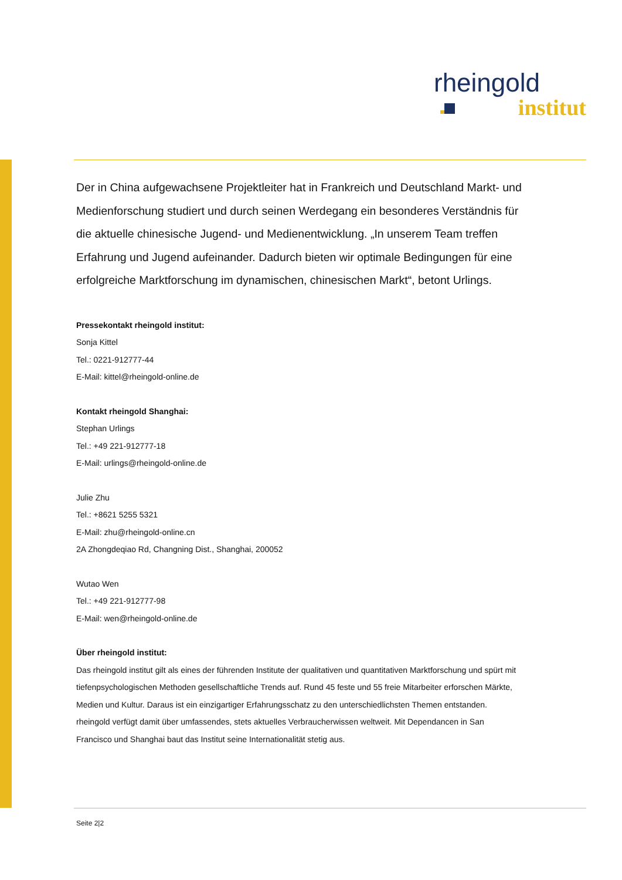rheingold
institut
Der in China aufgewachsene Projektleiter hat in Frankreich und Deutschland Markt- und Medienforschung studiert und durch seinen Werdegang ein besonderes Verständnis für die aktuelle chinesische Jugend- und Medienentwicklung. „In unserem Team treffen Erfahrung und Jugend aufeinander. Dadurch bieten wir optimale Bedingungen für eine erfolgreiche Marktforschung im dynamischen, chinesischen Markt“, betont Urlings.
Pressekontakt rheingold institut:
Sonja Kittel
Tel.: 0221-912777-44
E-Mail: kittel@rheingold-online.de
Kontakt rheingold Shanghai:
Stephan Urlings
Tel.: +49 221-912777-18
E-Mail: urlings@rheingold-online.de
Julie Zhu
Tel.: +8621 5255 5321
E-Mail: zhu@rheingold-online.cn
2A Zhongdeqiao Rd, Changning Dist., Shanghai, 200052
Wutao Wen
Tel.: +49 221-912777-98
E-Mail: wen@rheingold-online.de
Über rheingold institut:
Das rheingold institut gilt als eines der führenden Institute der qualitativen und quantitativen Marktforschung und spürt mit tiefenpsychologischen Methoden gesellschaftliche Trends auf. Rund 45 feste und 55 freie Mitarbeiter erforschen Märkte, Medien und Kultur. Daraus ist ein einzigartiger Erfahrungsschatz zu den unterschiedlichsten Themen entstanden. rheingold verfügt damit über umfassendes, stets aktuelles Verbraucherwissen weltweit. Mit Dependancen in San Francisco und Shanghai baut das Institut seine Internationalität stetig aus.
Seite 2|2